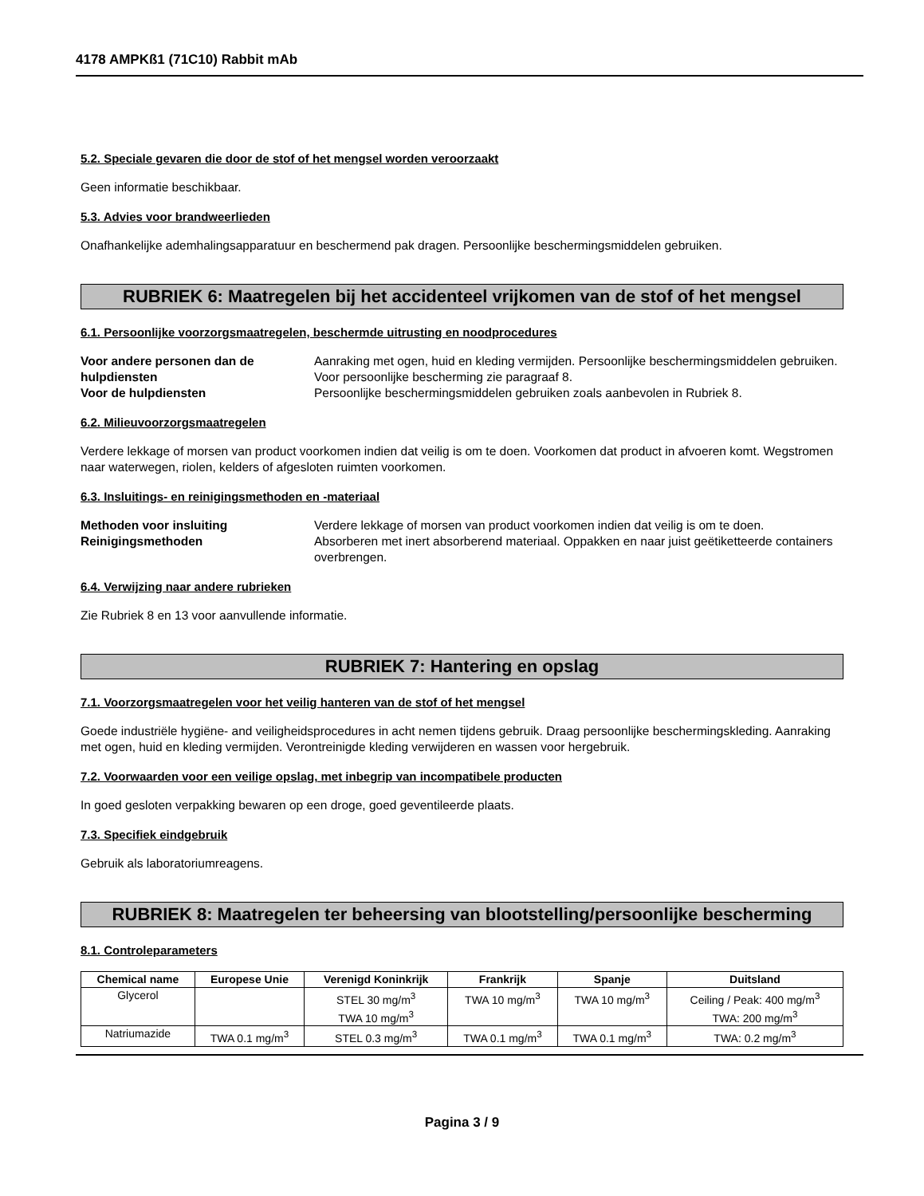4178 AMPKß1 (71C10) Rabbit mAb
5.2. Speciale gevaren die door de stof of het mengsel worden veroorzaakt
Geen informatie beschikbaar.
5.3. Advies voor brandweerlieden
Onafhankelijke ademhalingsapparatuur en beschermend pak dragen. Persoonlijke beschermingsmiddelen gebruiken.
RUBRIEK 6: Maatregelen bij het accidenteel vrijkomen van de stof of het mengsel
6.1. Persoonlijke voorzorgsmaatregelen, beschermde uitrusting en noodprocedures
Voor andere personen dan de hulpdiensten Aanraking met ogen, huid en kleding vermijden. Persoonlijke beschermingsmiddelen gebruiken. Voor persoonlijke bescherming zie paragraaf 8. Voor de hulpdiensten Persoonlijke beschermingsmiddelen gebruiken zoals aanbevolen in Rubriek 8.
6.2. Milieuvoorzorgsmaatregelen
Verdere lekkage of morsen van product voorkomen indien dat veilig is om te doen. Voorkomen dat product in afvoeren komt. Wegstromen naar waterwegen, riolen, kelders of afgesloten ruimten voorkomen.
6.3. Insluitings- en reinigingsmethoden en -materiaal
Methoden voor insluiting Verdere lekkage of morsen van product voorkomen indien dat veilig is om te doen. Reinigingsmethoden Absorberen met inert absorberend materiaal. Oppakken en naar juist geëtiketteerde containers overbrengen.
6.4. Verwijzing naar andere rubrieken
Zie Rubriek 8 en 13 voor aanvullende informatie.
RUBRIEK 7: Hantering en opslag
7.1. Voorzorgsmaatregelen voor het veilig hanteren van de stof of het mengsel
Goede industriële hygiëne- and veiligheidsprocedures in acht nemen tijdens gebruik. Draag persoonlijke beschermingskleding. Aanraking met ogen, huid en kleding vermijden. Verontreinigde kleding verwijderen en wassen voor hergebruik.
7.2. Voorwaarden voor een veilige opslag, met inbegrip van incompatibele producten
In goed gesloten verpakking bewaren op een droge, goed geventileerde plaats.
7.3. Specifiek eindgebruik
Gebruik als laboratoriumreagens.
RUBRIEK 8: Maatregelen ter beheersing van blootstelling/persoonlijke bescherming
8.1. Controleparameters
| Chemical name | Europese Unie | Verenigd Koninkrijk | Frankrijk | Spanje | Duitsland |
| --- | --- | --- | --- | --- | --- |
| Glycerol | | STEL 30 mg/m<sup>3</sup> TWA 10 mg/m<sup>3</sup> | TWA 10 mg/m<sup>3</sup> | TWA 10 mg/m<sup>3</sup> | Ceiling / Peak: 400 mg/m<sup>3</sup> TWA: 200 mg/m<sup>3</sup> |
| Natriumazide | TWA 0.1 mg/m<sup>3</sup> | STEL 0.3 mg/m<sup>3</sup> | TWA 0.1 mg/m<sup>3</sup> | TWA 0.1 mg/m<sup>3</sup> | TWA: 0.2 mg/m<sup>3</sup> |
Pagina 3 / 9